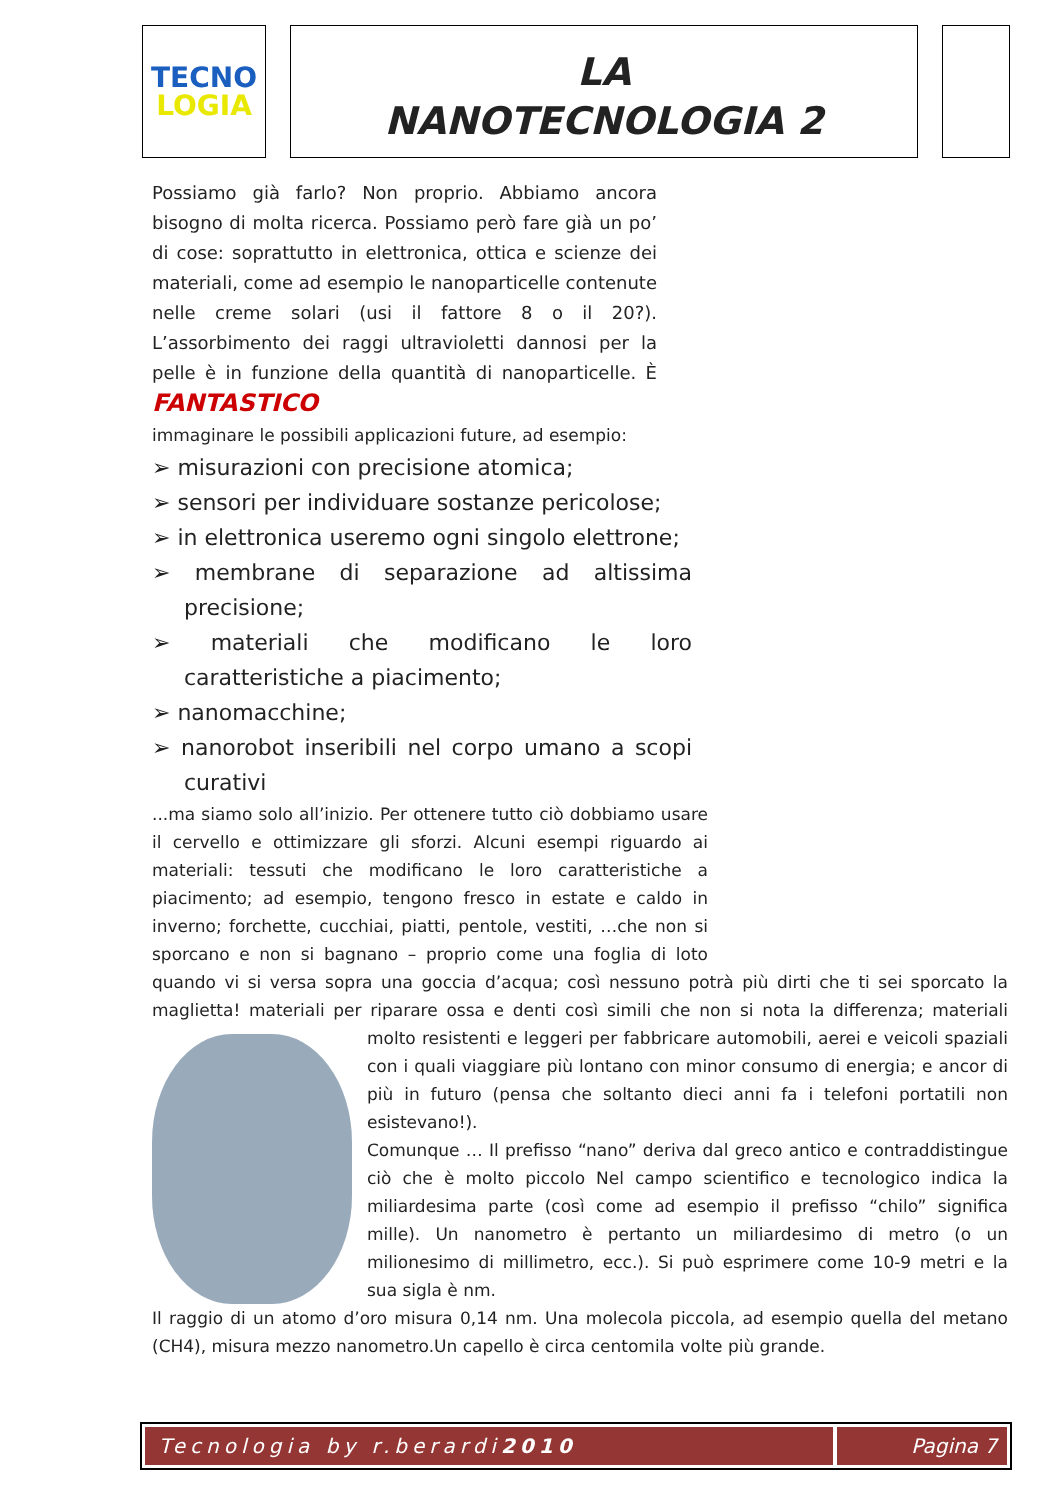TECNO
LOGIA
LA
NANOTECNOLOGIA 2
Possiamo già farlo? Non proprio. Abbiamo ancora bisogno di molta ricerca. Possiamo però fare già un po’ di cose: soprattutto in elettronica, ottica e scienze dei materiali, come ad esempio le nanoparticelle contenute nelle creme solari (usi il fattore 8 o il 20?). L’assorbimento dei raggi ultravioletti dannosi per la pelle è in funzione della quantità di nanoparticelle. È FANTASTICO
immaginare le possibili applicazioni future, ad esempio:
➢ misurazioni con precisione atomica;
➢ sensori per individuare sostanze pericolose;
➢ in elettronica useremo ogni singolo elettrone;
➢ membrane di separazione ad altissima precisione;
➢ materiali che modificano le loro caratteristiche a piacimento;
➢ nanomacchine;
➢ nanorobot inseribili nel corpo umano a scopi curativi
...ma siamo solo all’inizio. Per ottenere tutto ciò dobbiamo usare il cervello e ottimizzare gli sforzi. Alcuni esempi riguardo ai materiali: tessuti che modificano le loro caratteristiche a piacimento; ad esempio, tengono fresco in estate e caldo in inverno; forchette, cucchiai, piatti, pentole, vestiti, …che non si sporcano e non si bagnano – proprio come una foglia di loto quando vi si versa sopra una goccia d’acqua; così nessuno potrà più dirti che ti sei sporcato la maglietta! materiali per riparare ossa e denti così simili che non si nota la differenza; materiali molto resistenti e leggeri per fabbricare automobili, aerei e veicoli spaziali con i quali viaggiare più lontano con minor consumo di energia; e ancor di più in futuro (pensa che soltanto dieci anni fa i telefoni portatili non esistevano!).
Comunque … Il prefisso “nano” deriva dal greco antico e contraddistingue ciò che è molto piccolo Nel campo scientifico e tecnologico indica la miliardesima parte (così come ad esempio il prefisso “chilo” significa mille). Un nanometro è pertanto un miliardesimo di metro (o un milionesimo di millimetro, ecc.). Si può esprimere come 10-9 metri e la sua sigla è nm.
Il raggio di un atomo d’oro misura 0,14 nm. Una molecola piccola, ad esempio quella del metano (CH4), misura mezzo nanometro.Un capello è circa centomila volte più grande.
Tecnologia by r.berardi 2010 Pagina 7